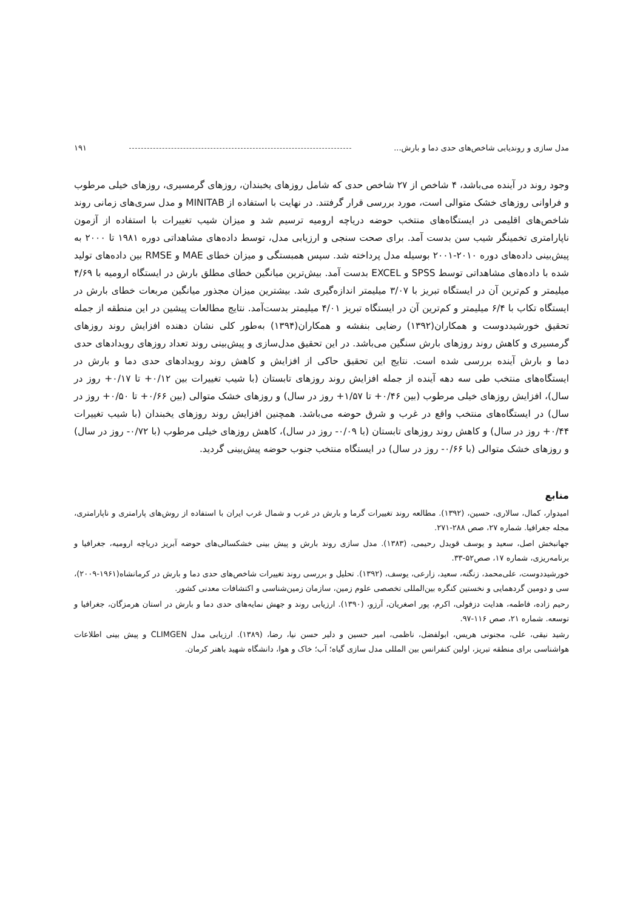مدل سازی و روندیابی شاخص‌های حدی دما و بارش... ۱۹۱
وجود روند در آینده می‌باشد، ۴ شاخص از ۲۷ شاخص حدی که شامل روزهای یخبندان، روزهای گرمسیری، روزهای خیلی مرطوب و فراوانی روزهای خشک متوالی است، مورد بررسی قرار گرفتند. در نهایت با استفاده از MINITAB و مدل سری‌های زمانی روند شاخص‌های اقلیمی در ایستگاه‌های منتخب حوضه دریاچه ارومیه ترسیم شد و میزان شیب تغییرات با استفاده از آزمون ناپارامتری تخمینگر شیب سن بدست آمد. برای صحت سنجی و ارزیابی مدل، توسط داده‌های مشاهداتی دوره ۱۹۸۱ تا ۲۰۰۰ به پیش‌بینی داده‌های دوره ۲۰۱۰-۲۰۰۱ بوسیله مدل پرداخته شد. سپس همبستگی و میزان خطای MAE و RMSE بین داده‌های تولید شده با داده‌های مشاهداتی توسط SPSS و EXCEL بدست آمد. بیش‌ترین میانگین خطای مطلق بارش در ایستگاه ارومیه با ۴/۶۹ میلیمتر و کم‌ترین آن در ایستگاه تبریز با ۳/۰۷ میلیمتر اندازه‌گیری شد. بیشترین میزان مجذور میانگین مربعات خطای بارش در ایستگاه تکاب با ۶/۴ میلیمتر و کم‌ترین آن در ایستگاه تبریز ۴/۰۱ میلیمتر بدست‌آمد. نتایج مطالعات پیشین در این منطقه از جمله تحقیق خورشیددوست و همکاران(۱۳۹۲) رضایی بنفشه و همکاران(۱۳۹۴) به‌طور کلی نشان دهنده افزایش روند روزهای گرمسیری و کاهش روند روزهای بارش سنگین می‌باشد. در این تحقیق مدل‌سازی و پیش‌بینی روند تعداد روزهای رویدادهای حدی دما و بارش آینده بررسی شده است. نتایج این تحقیق حاکی از افزایش و کاهش روند رویدادهای حدی دما و بارش در ایستگاه‌های منتخب طی سه دهه آینده از جمله افزایش روند روزهای تابستان (با شیب تغییرات بین ۰/۱۲+ تا ۰/۱۷+ روز در سال)، افزایش روزهای خیلی مرطوب (بین ۰/۴۶+ تا ۱/۵۷+ روز در سال) و روزهای خشک متوالی (بین ۰/۶۶+ تا ۰/۵۰+ روز در سال) در ایستگاه‌های منتخب واقع در غرب و شرق حوضه می‌باشد. همچنین افزایش روند روزهای یخبندان (با شیب تغییرات ۰/۴۴+ روز در سال) و کاهش روند روزهای تابستان (با ۰/۰۹- روز در سال)، کاهش روزهای خیلی مرطوب (با ۰/۷۲- روز در سال) و روزهای خشک متوالی (با ۰/۶۶- روز در سال) در ایستگاه منتخب جنوب حوضه پیش‌بینی گردید.
منابع
امیدوار، کمال، سالاری، حسین، (۱۳۹۲). مطالعه روند تغییرات گرما و بارش در غرب و شمال غرب ایران با استفاده از روش‌های پارامتری و ناپارامتری، مجله جغرافیا. شماره ۲۷، صص ۲۸۸-۲۷۱.
جهانبخش اصل، سعید و یوسف قویدل رحیمی، (۱۳۸۳). مدل سازی روند بارش و پیش بینی خشکسالی‌های حوضه آبریز دریاچه ارومیه، جغرافیا و برنامه‌ریزی، شماره ۱۷، صص۵۲-۳۳.
خورشیددوست، علی‌محمد، زنگنه، سعید، زارعی، یوسف، (۱۳۹۲). تحلیل و بررسی روند تغییرات شاخص‌های حدی دما و بارش در کرمانشاه(۱۹۶۱-۲۰۰۹)، سی و دومین گردهمایی و نخستین کنگره بین‌المللی تخصصی علوم زمین، سازمان زمین‌شناسی و اکتشافات معدنی کشور.
رحیم زاده، فاطمه، هدایت دزفولی، اکرم، پور اصغریان، آرزو، (۱۳۹۰). ارزیابی روند و جهش نمایه‌های حدی دما و بارش در استان هرمزگان، جغرافیا و توسعه. شماره ۲۱، صص ۱۱۶-۹۷.
رشید نیقی، علی، مجنونی هریس، ابولفضل، ناظمی، امیر حسین و دلیر حسن نیا، رضا، (۱۳۸۹). ارزیابی مدل CLIMGEN و پیش بینی اطلاعات هواشناسی برای منطقه تبریز، اولین کنفرانس بین المللی مدل سازی گیاه؛ آب؛ خاک و هوا، دانشگاه شهید باهنر کرمان.